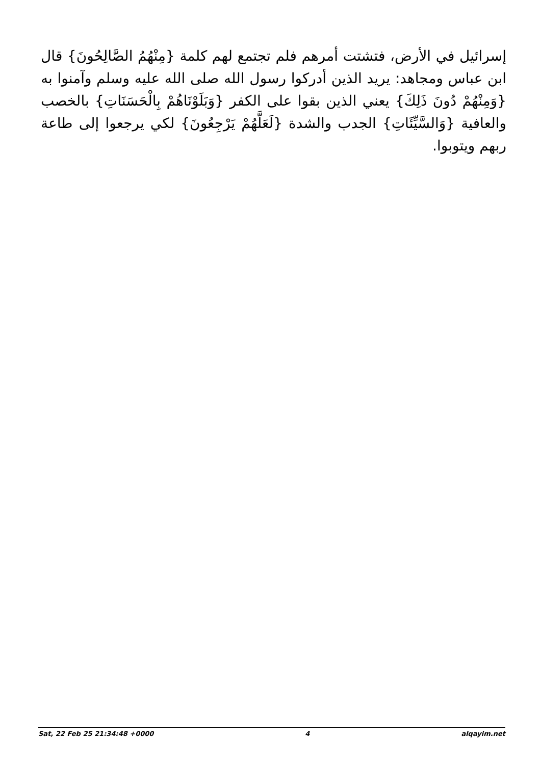إسرائيل في الأرض، فتشتت أمرهم فلم تجتمع لهم كلمة {مِنْهُمُ الصَّالِحُونَ} قال ابن عباس ومجاهد: يريد الذين أدركوا رسول الله صلى الله عليه وسلم وآمنوا به {وَمِنْهُمْ دُونَ ذَلِكَ} يعني الذين بقوا على الكفر {وَبَلَوْنَاهُمْ بِالْحَسَنَاتِ} بالخصب والعافية {وَالسَّيِّئَاتِ} الجدب والشدة {لَعَلَّهُمْ يَرْجِعُونَ} لكي يرجعوا إلى طاعة ربهم ويتوبوا.
Sat, 22 Feb 25 21:34:48 +0000 4 alqayim.net